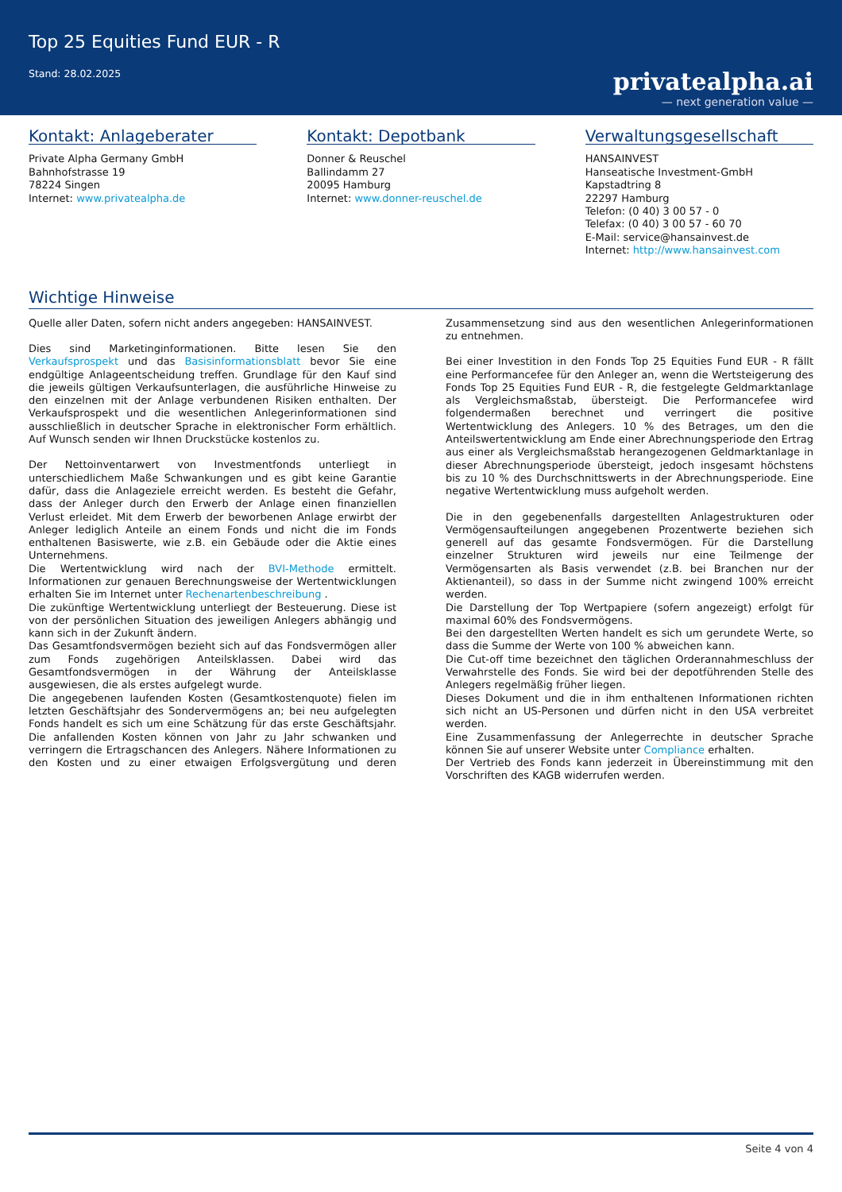Top 25 Equities Fund EUR - R
Stand: 28.02.2025
privatealpha.ai
— next generation value —
Kontakt: Anlageberater
Private Alpha Germany GmbH
Bahnhofstrasse 19
78224 Singen
Internet: www.privatealpha.de
Kontakt: Depotbank
Donner & Reuschel
Ballindamm 27
20095 Hamburg
Internet: www.donner-reuschel.de
Verwaltungsgesellschaft
HANSAINVEST
Hanseatische Investment-GmbH
Kapstadtring 8
22297 Hamburg
Telefon: (0 40) 3 00 57 - 0
Telefax: (0 40) 3 00 57 - 60 70
E-Mail: service@hansainvest.de
Internet: http://www.hansainvest.com
Wichtige Hinweise
Quelle aller Daten, sofern nicht anders angegeben: HANSAINVEST.
Dies sind Marketinginformationen. Bitte lesen Sie den Verkaufsprospekt und das Basisinformationsblatt bevor Sie eine endgültige Anlageentscheidung treffen. Grundlage für den Kauf sind die jeweils gültigen Verkaufsunterlagen, die ausführliche Hinweise zu den einzelnen mit der Anlage verbundenen Risiken enthalten. Der Verkaufsprospekt und die wesentlichen Anlegerinformationen sind ausschließlich in deutscher Sprache in elektronischer Form erhältlich. Auf Wunsch senden wir Ihnen Druckstücke kostenlos zu.
Der Nettoinventarwert von Investmentfonds unterliegt in unterschiedlichem Maße Schwankungen und es gibt keine Garantie dafür, dass die Anlageziele erreicht werden. Es besteht die Gefahr, dass der Anleger durch den Erwerb der Anlage einen finanziellen Verlust erleidet. Mit dem Erwerb der beworbenen Anlage erwirbt der Anleger lediglich Anteile an einem Fonds und nicht die im Fonds enthaltenen Basiswerte, wie z.B. ein Gebäude oder die Aktie eines Unternehmens.
Die Wertentwicklung wird nach der BVI-Methode ermittelt. Informationen zur genauen Berechnungsweise der Wertentwicklungen erhalten Sie im Internet unter Rechenartenbeschreibung .
Die zukünftige Wertentwicklung unterliegt der Besteuerung. Diese ist von der persönlichen Situation des jeweiligen Anlegers abhängig und kann sich in der Zukunft ändern.
Das Gesamtfondsvermögen bezieht sich auf das Fondsvermögen aller zum Fonds zugehörigen Anteilsklassen. Dabei wird das Gesamtfondsvermögen in der Währung der Anteilsklasse ausgewiesen, die als erstes aufgelegt wurde.
Die angegebenen laufenden Kosten (Gesamtkostenquote) fielen im letzten Geschäftsjahr des Sondervermögens an; bei neu aufgelegten Fonds handelt es sich um eine Schätzung für das erste Geschäftsjahr. Die anfallenden Kosten können von Jahr zu Jahr schwanken und verringern die Ertragschancen des Anlegers. Nähere Informationen zu den Kosten und zu einer etwaigen Erfolgsvergütung und deren Zusammensetzung sind aus den wesentlichen Anlegerinformationen zu entnehmen.
Bei einer Investition in den Fonds Top 25 Equities Fund EUR - R fällt eine Performancefee für den Anleger an, wenn die Wertsteigerung des Fonds Top 25 Equities Fund EUR - R, die festgelegte Geldmarktanlage als Vergleichsmaßstab, übersteigt. Die Performancefee wird folgendermaßen berechnet und verringert die positive Wertentwicklung des Anlegers. 10 % des Betrages, um den die Anteilswertentwicklung am Ende einer Abrechnungsperiode den Ertrag aus einer als Vergleichsmaßstab herangezogenen Geldmarktanlage in dieser Abrechnungsperiode übersteigt, jedoch insgesamt höchstens bis zu 10 % des Durchschnittswerts in der Abrechnungsperiode. Eine negative Wertentwicklung muss aufgeholt werden.
Die in den gegebenenfalls dargestellten Anlagestrukturen oder Vermögensaufteilungen angegebenen Prozentwerte beziehen sich generell auf das gesamte Fondsvermögen. Für die Darstellung einzelner Strukturen wird jeweils nur eine Teilmenge der Vermögensarten als Basis verwendet (z.B. bei Branchen nur der Aktienanteil), so dass in der Summe nicht zwingend 100% erreicht werden.
Die Darstellung der Top Wertpapiere (sofern angezeigt) erfolgt für maximal 60% des Fondsvermögens.
Bei den dargestellten Werten handelt es sich um gerundete Werte, so dass die Summe der Werte von 100 % abweichen kann.
Die Cut-off time bezeichnet den täglichen Orderannahmeschluss der Verwahrstelle des Fonds. Sie wird bei der depotführenden Stelle des Anlegers regelmäßig früher liegen.
Dieses Dokument und die in ihm enthaltenen Informationen richten sich nicht an US-Personen und dürfen nicht in den USA verbreitet werden.
Eine Zusammenfassung der Anlegerrechte in deutscher Sprache können Sie auf unserer Website unter Compliance erhalten.
Der Vertrieb des Fonds kann jederzeit in Übereinstimmung mit den Vorschriften des KAGB widerrufen werden.
Seite 4 von 4